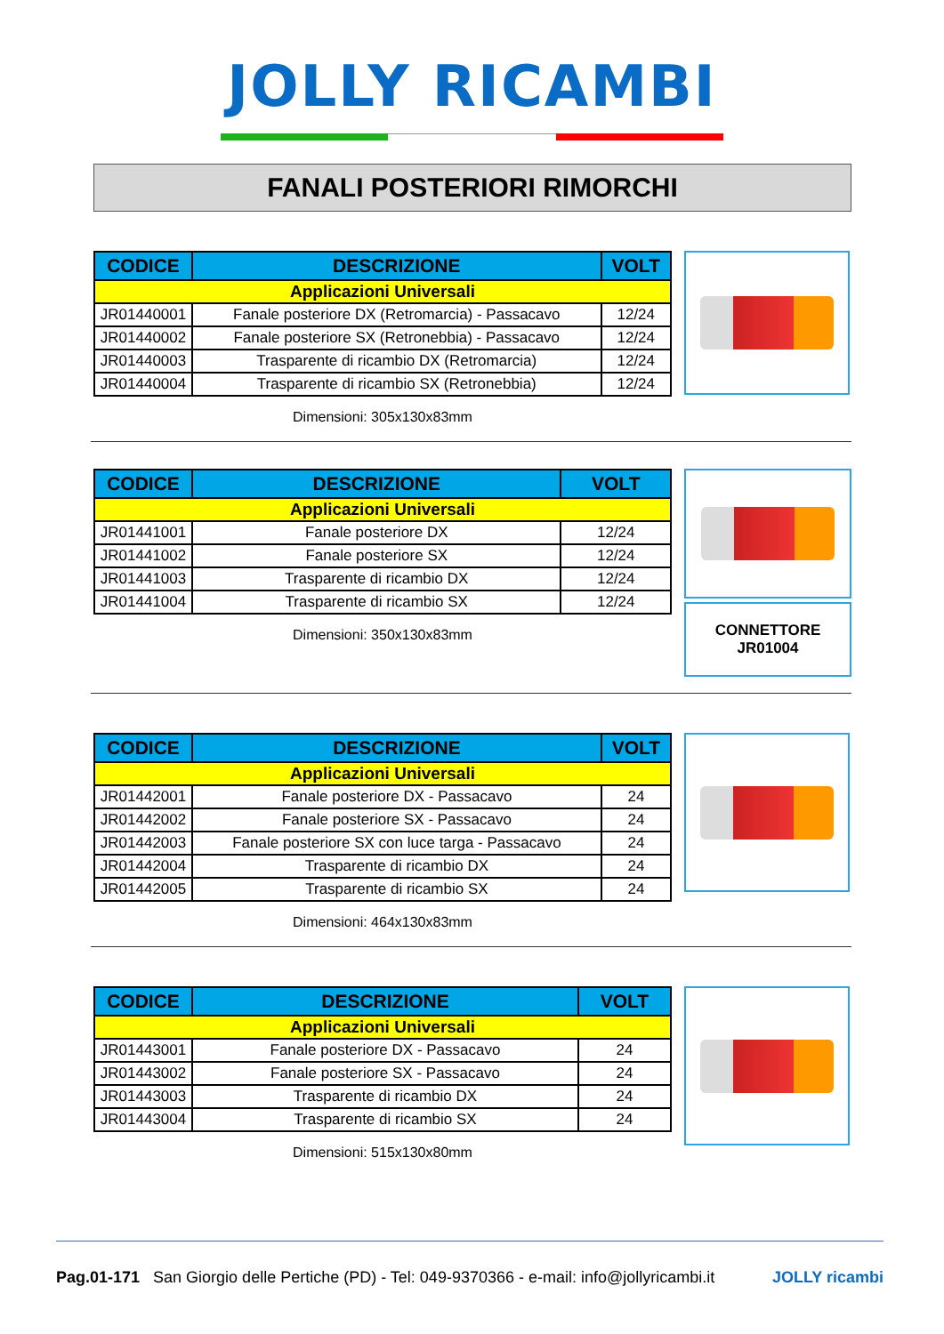JOLLY RICAMBI
FANALI POSTERIORI RIMORCHI
| CODICE | DESCRIZIONE | VOLT |
| --- | --- | --- |
| Applicazioni Universali | | |
| JR01440001 | Fanale posteriore DX (Retromarcia) - Passacavo | 12/24 |
| JR01440002 | Fanale posteriore SX (Retronebbia) - Passacavo | 12/24 |
| JR01440003 | Trasparente di ricambio DX (Retromarcia) | 12/24 |
| JR01440004 | Trasparente di ricambio SX (Retronebbia) | 12/24 |
Dimensioni: 305x130x83mm
| CODICE | DESCRIZIONE | VOLT |
| --- | --- | --- |
| Applicazioni Universali | | |
| JR01441001 | Fanale posteriore DX | 12/24 |
| JR01441002 | Fanale posteriore SX | 12/24 |
| JR01441003 | Trasparente di ricambio DX | 12/24 |
| JR01441004 | Trasparente di ricambio SX | 12/24 |
Dimensioni: 350x130x83mm
CONNETTORE
JR01004
| CODICE | DESCRIZIONE | VOLT |
| --- | --- | --- |
| Applicazioni Universali | | |
| JR01442001 | Fanale posteriore DX - Passacavo | 24 |
| JR01442002 | Fanale posteriore SX - Passacavo | 24 |
| JR01442003 | Fanale posteriore SX con luce targa - Passacavo | 24 |
| JR01442004 | Trasparente di ricambio DX | 24 |
| JR01442005 | Trasparente di ricambio SX | 24 |
Dimensioni: 464x130x83mm
| CODICE | DESCRIZIONE | VOLT |
| --- | --- | --- |
| Applicazioni Universali | | |
| JR01443001 | Fanale posteriore DX - Passacavo | 24 |
| JR01443002 | Fanale posteriore SX - Passacavo | 24 |
| JR01443003 | Trasparente di ricambio DX | 24 |
| JR01443004 | Trasparente di ricambio SX | 24 |
Dimensioni: 515x130x80mm
Pag.01-171 San Giorgio delle Pertiche (PD) - Tel: 049-9370366 - e-mail: info@jollyricambi.it JOLLY ricambi